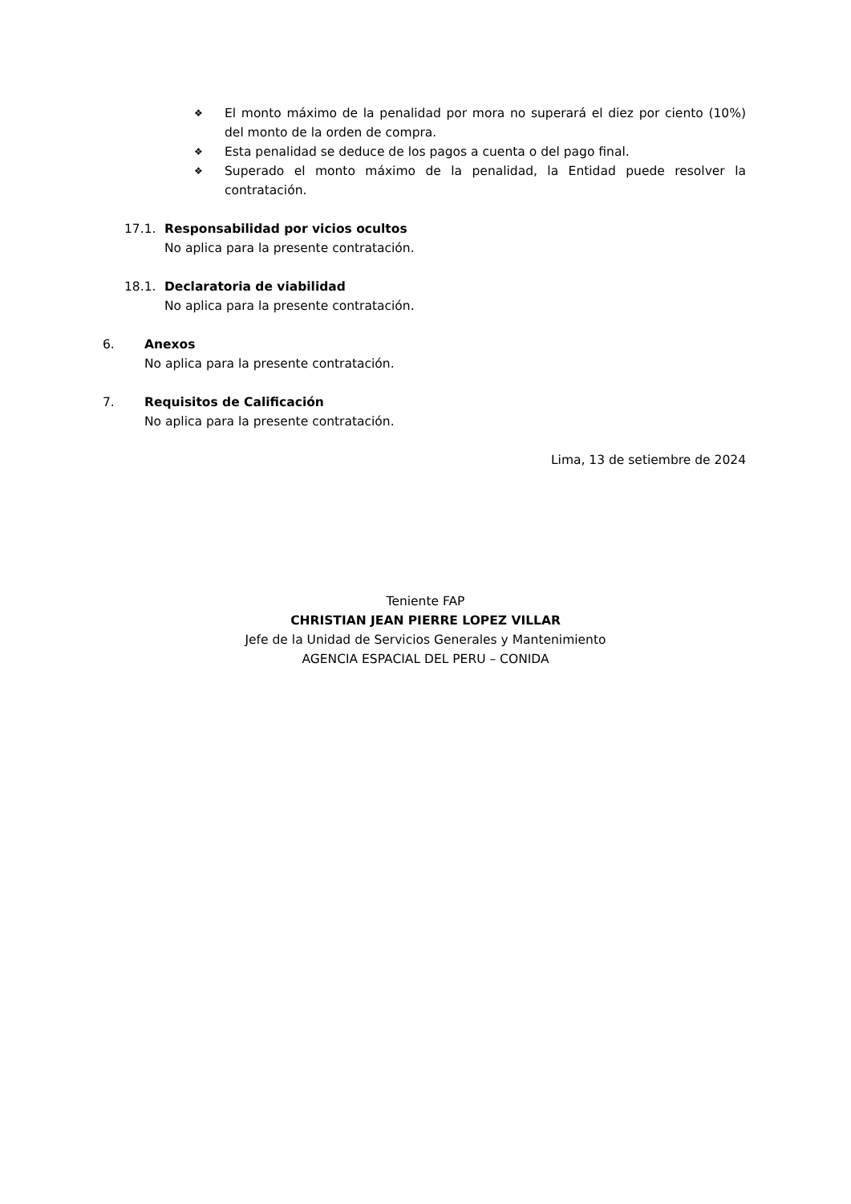❖ El monto máximo de la penalidad por mora no superará el diez por ciento (10%) del monto de la orden de compra.
❖ Esta penalidad se deduce de los pagos a cuenta o del pago final.
❖ Superado el monto máximo de la penalidad, la Entidad puede resolver la contratación.
17.1. Responsabilidad por vicios ocultos
No aplica para la presente contratación.
18.1. Declaratoria de viabilidad
No aplica para la presente contratación.
6. Anexos
No aplica para la presente contratación.
7. Requisitos de Calificación
No aplica para la presente contratación.
Lima, 13 de setiembre de 2024
Teniente FAP
CHRISTIAN JEAN PIERRE LOPEZ VILLAR
Jefe de la Unidad de Servicios Generales y Mantenimiento
AGENCIA ESPACIAL DEL PERU – CONIDA